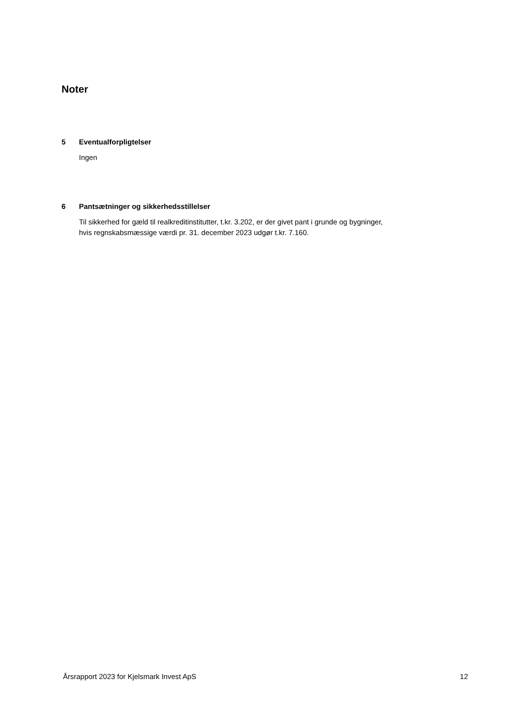Noter
5 Eventualforpligtelser
Ingen
6 Pantsætninger og sikkerhedsstillelser
Til sikkerhed for gæld til realkreditinstitutter, t.kr. 3.202, er der givet pant i grunde og bygninger, hvis regnskabsmæssige værdi pr. 31. december 2023 udgør t.kr. 7.160.
Årsrapport 2023 for Kjelsmark Invest ApS 12